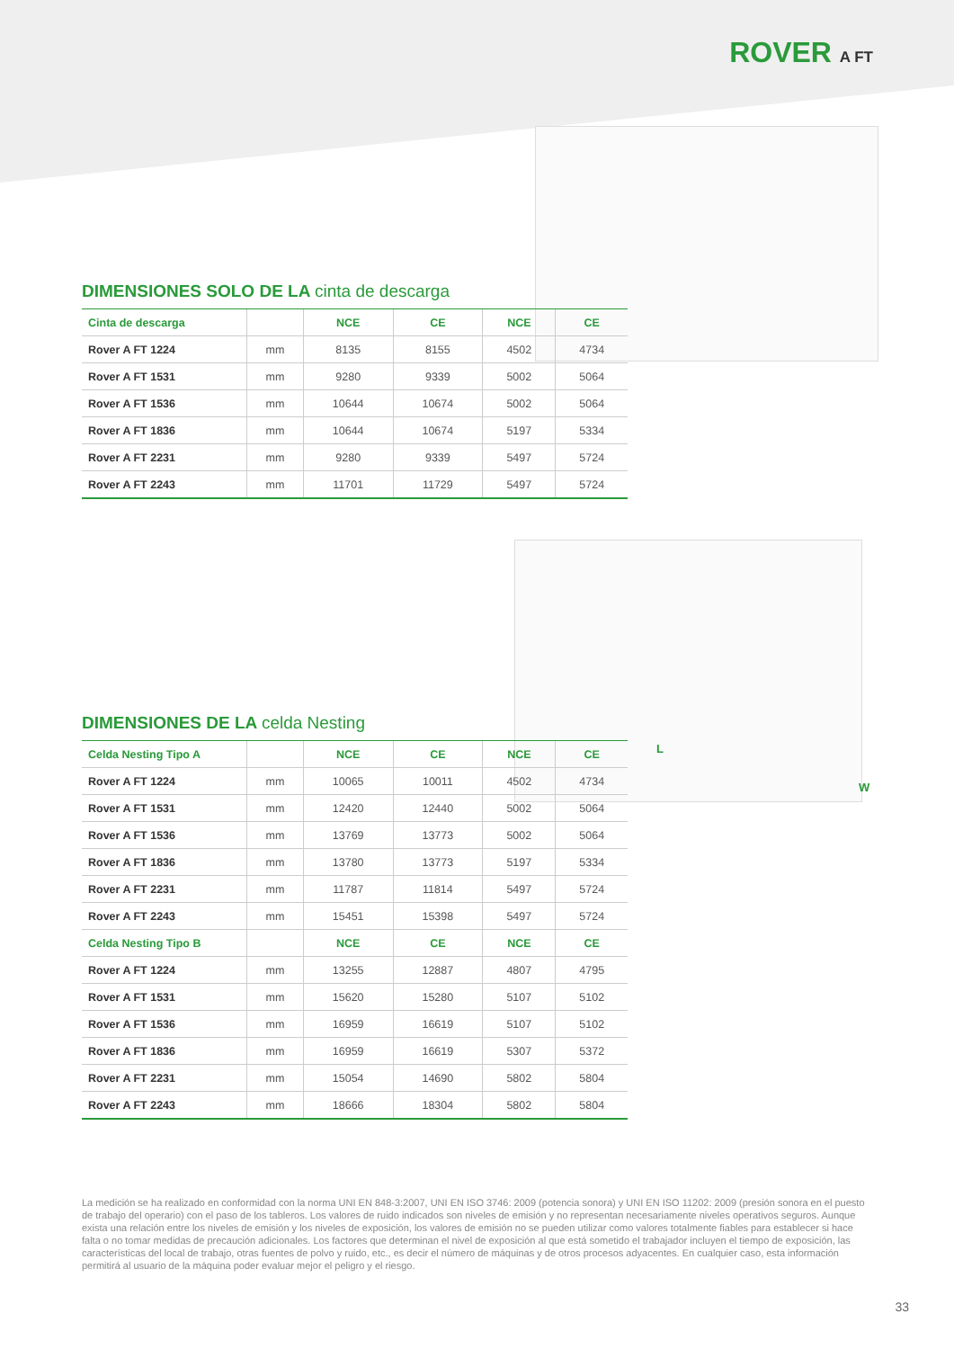ROVER A FT
DIMENSIONES SOLO DE LA cinta de descarga
| Cinta de descarga | | NCE | CE | NCE | CE |
| --- | --- | --- | --- | --- | --- |
| Rover A FT 1224 | mm | 8135 | 8155 | 4502 | 4734 |
| Rover A FT 1531 | mm | 9280 | 9339 | 5002 | 5064 |
| Rover A FT 1536 | mm | 10644 | 10674 | 5002 | 5064 |
| Rover A FT 1836 | mm | 10644 | 10674 | 5197 | 5334 |
| Rover A FT 2231 | mm | 9280 | 9339 | 5497 | 5724 |
| Rover A FT 2243 | mm | 11701 | 11729 | 5497 | 5724 |
L
W
DIMENSIONES DE LA celda Nesting
| Celda Nesting Tipo A | | NCE | CE | NCE | CE |
| --- | --- | --- | --- | --- | --- |
| Rover A FT 1224 | mm | 10065 | 10011 | 4502 | 4734 |
| Rover A FT 1531 | mm | 12420 | 12440 | 5002 | 5064 |
| Rover A FT 1536 | mm | 13769 | 13773 | 5002 | 5064 |
| Rover A FT 1836 | mm | 13780 | 13773 | 5197 | 5334 |
| Rover A FT 2231 | mm | 11787 | 11814 | 5497 | 5724 |
| Rover A FT 2243 | mm | 15451 | 15398 | 5497 | 5724 |
| Celda Nesting Tipo B | | NCE | CE | NCE | CE |
| Rover A FT 1224 | mm | 13255 | 12887 | 4807 | 4795 |
| Rover A FT 1531 | mm | 15620 | 15280 | 5107 | 5102 |
| Rover A FT 1536 | mm | 16959 | 16619 | 5107 | 5102 |
| Rover A FT 1836 | mm | 16959 | 16619 | 5307 | 5372 |
| Rover A FT 2231 | mm | 15054 | 14690 | 5802 | 5804 |
| Rover A FT 2243 | mm | 18666 | 18304 | 5802 | 5804 |
La medición se ha realizado en conformidad con la norma UNI EN 848-3:2007, UNI EN ISO 3746: 2009 (potencia sonora) y UNI EN ISO 11202: 2009 (presión sonora en el puesto de trabajo del operario) con el paso de los tableros. Los valores de ruido indicados son niveles de emisión y no representan necesariamente niveles operativos seguros. Aunque exista una relación entre los niveles de emisión y los niveles de exposición, los valores de emisión no se pueden utilizar como valores totalmente fiables para establecer si hace falta o no tomar medidas de precaución adicionales. Los factores que determinan el nivel de exposición al que está sometido el trabajador incluyen el tiempo de exposición, las características del local de trabajo, otras fuentes de polvo y ruido, etc., es decir el número de máquinas y de otros procesos adyacentes. En cualquier caso, esta información permitirá al usuario de la máquina poder evaluar mejor el peligro y el riesgo.
33